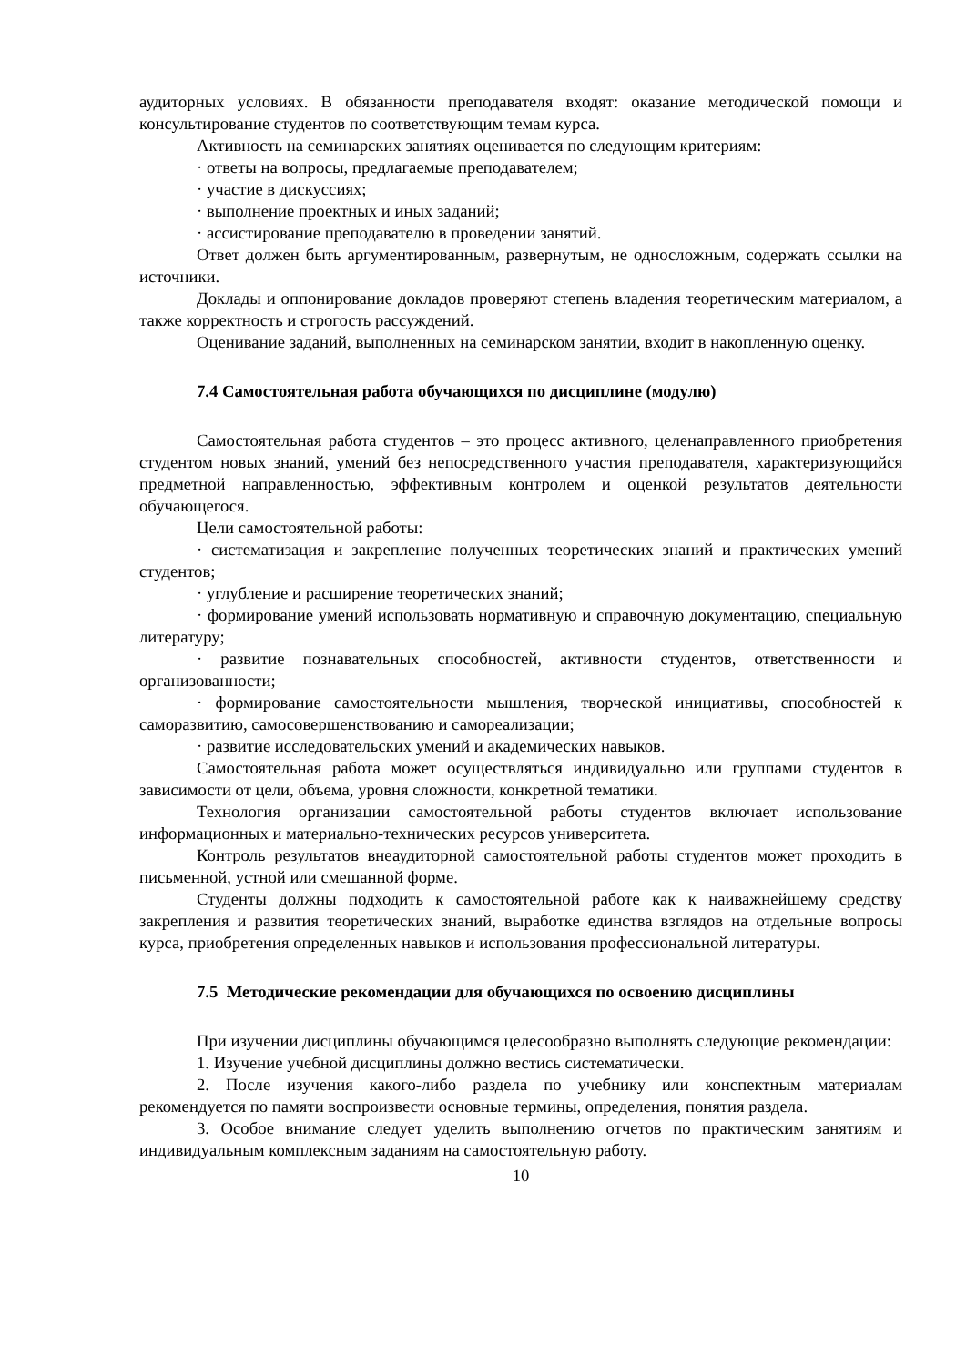аудиторных условиях. В обязанности преподавателя входят: оказание методической помощи и консультирование студентов по соответствующим темам курса.
Активность на семинарских занятиях оценивается по следующим критериям:
· ответы на вопросы, предлагаемые преподавателем;
· участие в дискуссиях;
· выполнение проектных и иных заданий;
· ассистирование преподавателю в проведении занятий.
Ответ должен быть аргументированным, развернутым, не односложным, содержать ссылки на источники.
Доклады и оппонирование докладов проверяют степень владения теоретическим материалом, а также корректность и строгость рассуждений.
Оценивание заданий, выполненных на семинарском занятии, входит в накопленную оценку.
7.4 Самостоятельная работа обучающихся по дисциплине (модулю)
Самостоятельная работа студентов – это процесс активного, целенаправленного приобретения студентом новых знаний, умений без непосредственного участия преподавателя, характеризующийся предметной направленностью, эффективным контролем и оценкой результатов деятельности обучающегося.
Цели самостоятельной работы:
· систематизация и закрепление полученных теоретических знаний и практических умений студентов;
· углубление и расширение теоретических знаний;
· формирование умений использовать нормативную и справочную документацию, специальную литературу;
· развитие познавательных способностей, активности студентов, ответственности и организованности;
· формирование самостоятельности мышления, творческой инициативы, способностей к саморазвитию, самосовершенствованию и самореализации;
· развитие исследовательских умений и академических навыков.
Самостоятельная работа может осуществляться индивидуально или группами студентов в зависимости от цели, объема, уровня сложности, конкретной тематики.
Технология организации самостоятельной работы студентов включает использование информационных и материально-технических ресурсов университета.
Контроль результатов внеаудиторной самостоятельной работы студентов может проходить в письменной, устной или смешанной форме.
Студенты должны подходить к самостоятельной работе как к наиважнейшему средству закрепления и развития теоретических знаний, выработке единства взглядов на отдельные вопросы курса, приобретения определенных навыков и использования профессиональной литературы.
7.5 Методические рекомендации для обучающихся по освоению дисциплины
При изучении дисциплины обучающимся целесообразно выполнять следующие рекомендации:
1. Изучение учебной дисциплины должно вестись систематически.
2. После изучения какого-либо раздела по учебнику или конспектным материалам рекомендуется по памяти воспроизвести основные термины, определения, понятия раздела.
3. Особое внимание следует уделить выполнению отчетов по практическим занятиям и индивидуальным комплексным заданиям на самостоятельную работу.
10